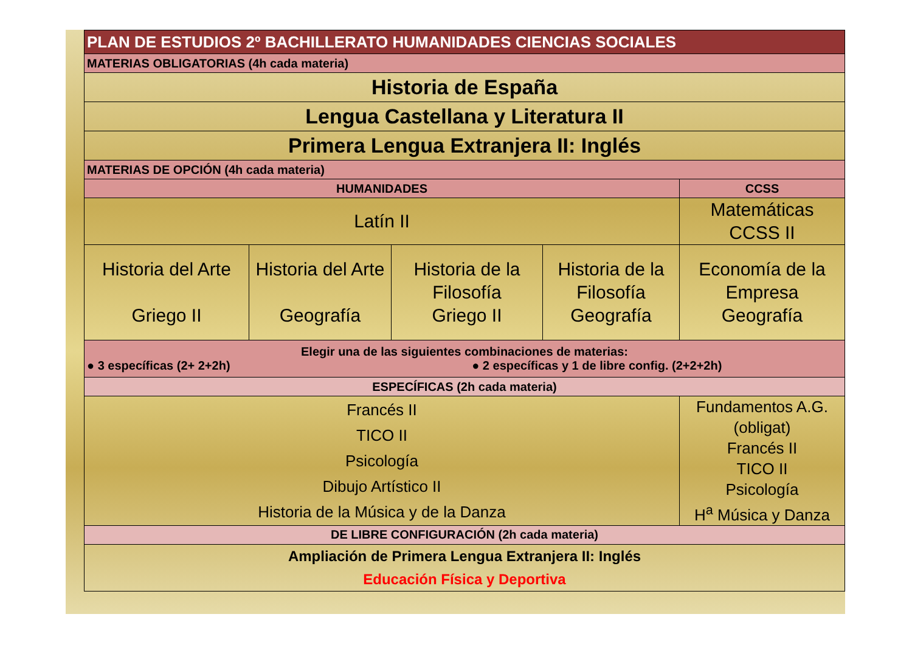| PLAN DE ESTUDIOS 2º BACHILLERATO HUMANIDADES CIENCIAS SOCIALES | | | | |
| MATERIAS OBLIGATORIAS (4h cada materia) | | | | |
| Historia de España | | | | |
| Lengua Castellana y Literatura II | | | | |
| Primera Lengua Extranjera II: Inglés | | | | |
| MATERIAS DE OPCIÓN (4h cada materia) | | | | |
| HUMANIDADES | | | | CCSS |
| Latín II | | | | Matemáticas CCSS II |
| Historia del Arte Griego II | Historia del Arte Geografía | Historia de la Filosofía Griego II | Historia de la Filosofía Geografía | Economía de la Empresa Geografía |
| Elegir una de las siguientes combinaciones de materias: ● 3 específicas (2+ 2+2h) ● 2 específicas y 1 de libre config. (2+2+2h) | | | | |
| ESPECÍFICAS (2h cada materia) | | | | |
| Francés II TICO II Psicología Dibujo Artístico II Historia de la Música y de la Danza | | | | Fundamentos A.G. (obligat) Francés II TICO II Psicología H<sup>a</sup> Música y Danza |
| DE LIBRE CONFIGURACIÓN (2h cada materia) | | | | |
| Ampliación de Primera Lengua Extranjera II: Inglés Educación Física y Deportiva | | | | |